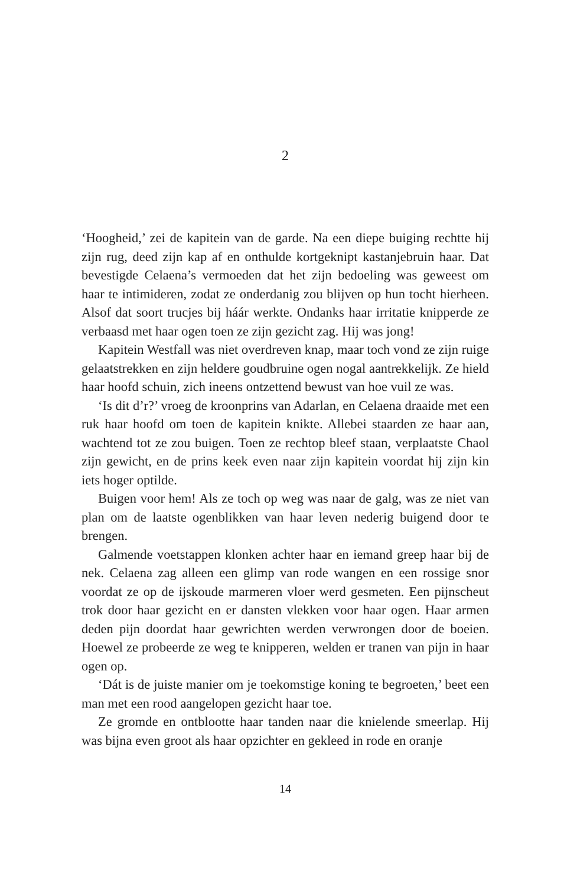2
‘Hoogheid,’ zei de kapitein van de garde. Na een diepe buiging rechtte hij zijn rug, deed zijn kap af en onthulde kortgeknipt kastanjebruin haar. Dat bevestigde Celaena’s vermoeden dat het zijn bedoeling was geweest om haar te intimideren, zodat ze onderdanig zou blijven op hun tocht hierheen. Alsof dat soort trucjes bij háár werkte. Ondanks haar irritatie knipperde ze verbaasd met haar ogen toen ze zijn gezicht zag. Hij was jong!
Kapitein Westfall was niet overdreven knap, maar toch vond ze zijn ruige gelaatstrekken en zijn heldere goudbruine ogen nogal aantrek­kelijk. Ze hield haar hoofd schuin, zich ineens ontzettend bewust van hoe vuil ze was.
‘Is dit d’r?’ vroeg de kroonprins van Adarlan, en Celaena draaide met een ruk haar hoofd om toen de kapitein knikte. Allebei staarden ze haar aan, wachtend tot ze zou buigen. Toen ze rechtop bleef staan, ver­plaatste Chaol zijn gewicht, en de prins keek even naar zijn kapitein voordat hij zijn kin iets hoger optilde.
Buigen voor hem! Als ze toch op weg was naar de galg, was ze niet van plan om de laatste ogenblikken van haar leven nederig buigend door te brengen.
Galmende voetstappen klonken achter haar en iemand greep haar bij de nek. Celaena zag alleen een glimp van rode wangen en een rossige snor voordat ze op de ijskoude marmeren vloer werd gesmeten. Een pijnscheut trok door haar gezicht en er dansten vlekken voor haar ogen. Haar armen deden pijn doordat haar gewrichten werden verwrongen door de boeien. Hoewel ze probeerde ze weg te knipperen, welden er tranen van pijn in haar ogen op.
‘Dát is de juiste manier om je toekomstige koning te begroeten,’ beet een man met een rood aangelopen gezicht haar toe.
Ze gromde en ontblootte haar tanden naar die knielende smeerlap. Hij was bijna even groot als haar opzichter en gekleed in rode en oranje
14